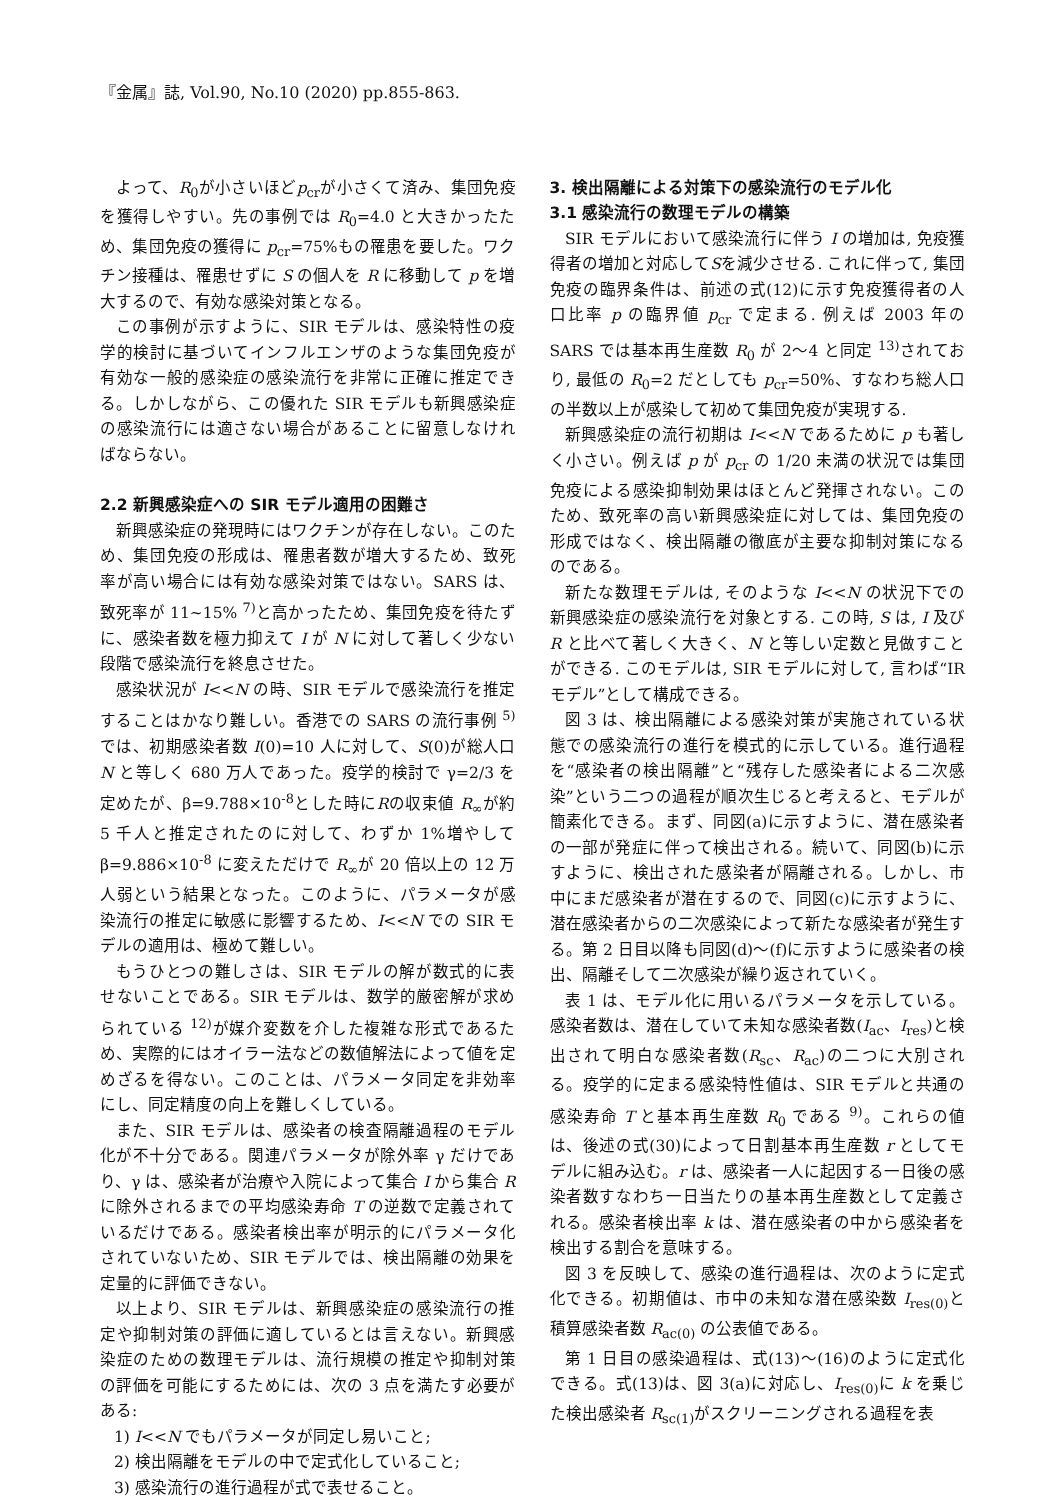『金属』誌, Vol.90, No.10 (2020) pp.855-863.
よって、R<sub>0</sub>が小さいほどp<sub>cr</sub>が小さくて済み、集団免疫を獲得しやすい。先の事例では R<sub>0</sub>=4.0 と大きかったため、集団免疫の獲得に p<sub>cr</sub>=75%もの罹患を要した。ワクチン接種は、罹患せずに S の個人を R に移動して p を増大するので、有効な感染対策となる。
この事例が示すように、SIR モデルは、感染特性の疫学的検討に基づいてインフルエンザのような集団免疫が有効な一般的感染症の感染流行を非常に正確に推定できる。しかしながら、この優れた SIR モデルも新興感染症の感染流行には適さない場合があることに留意しなければならない。
2.2 新興感染症への SIR モデル適用の困難さ
新興感染症の発現時にはワクチンが存在しない。このため、集団免疫の形成は、罹患者数が増大するため、致死率が高い場合には有効な感染対策ではない。SARS は、致死率が 11~15% <sup>7)</sup>と高かったため、集団免疫を待たずに、感染者数を極力抑えて I が N に対して著しく少ない段階で感染流行を終息させた。
感染状況が I<<N の時、SIR モデルで感染流行を推定することはかなり難しい。香港での SARS の流行事例 <sup>5)</sup>では、初期感染者数 I(0)=10 人に対して、S(0)が総人口 N と等しく 680 万人であった。疫学的検討で γ=2/3 を定めたが、β=9.788×10<sup>-8</sup>とした時にRの収束値 R<sub>∞</sub>が約 5 千人と推定されたのに対して、わずか 1%増やして β=9.886×10<sup>-8</sup> に変えただけで R<sub>∞</sub>が 20 倍以上の 12 万人弱という結果となった。このように、パラメータが感染流行の推定に敏感に影響するため、I<<N での SIR モデルの適用は、極めて難しい。
もうひとつの難しさは、SIR モデルの解が数式的に表せないことである。SIR モデルは、数学的厳密解が求められている <sup>12)</sup>が媒介変数を介した複雑な形式であるため、実際的にはオイラー法などの数値解法によって値を定めざるを得ない。このことは、パラメータ同定を非効率にし、同定精度の向上を難しくしている。
また、SIR モデルは、感染者の検査隔離過程のモデル化が不十分である。関連パラメータが除外率 γ だけであり、γ は、感染者が治療や入院によって集合 I から集合 R に除外されるまでの平均感染寿命 T の逆数で定義されているだけである。感染者検出率が明示的にパラメータ化されていないため、SIR モデルでは、検出隔離の効果を定量的に評価できない。
以上より、SIR モデルは、新興感染症の感染流行の推定や抑制対策の評価に適しているとは言えない。新興感染症のための数理モデルは、流行規模の推定や抑制対策の評価を可能にするためには、次の 3 点を満たす必要がある:
1) I<<N でもパラメータが同定し易いこと;
2) 検出隔離をモデルの中で定式化していること;
3) 感染流行の進行過程が式で表せること。
3. 検出隔離による対策下の感染流行のモデル化
3.1 感染流行の数理モデルの構築
SIR モデルにおいて感染流行に伴う I の増加は, 免疫獲得者の増加と対応してSを減少させる. これに伴って, 集団免疫の臨界条件は、前述の式(12)に示す免疫獲得者の人口比率 p の臨界値 p<sub>cr</sub> で定まる. 例えば 2003 年の SARS では基本再生産数 R<sub>0</sub> が 2～4 と同定 <sup>13)</sup>されており, 最低の R<sub>0</sub>=2 だとしても p<sub>cr</sub>=50%、すなわち総人口の半数以上が感染して初めて集団免疫が実現する.
新興感染症の流行初期は I<<N であるために p も著しく小さい。例えば p が p<sub>cr</sub> の 1/20 未満の状況では集団免疫による感染抑制効果はほとんど発揮されない。このため、致死率の高い新興感染症に対しては、集団免疫の形成ではなく、検出隔離の徹底が主要な抑制対策になるのである。
新たな数理モデルは, そのような I<<N の状況下での新興感染症の感染流行を対象とする. この時, S は, I 及び R と比べて著しく大きく、N と等しい定数と見做すことができる. このモデルは, SIR モデルに対して, 言わば“IR モデル”として構成できる。
図 3 は、検出隔離による感染対策が実施されている状態での感染流行の進行を模式的に示している。進行過程を“感染者の検出隔離”と“残存した感染者による二次感染”という二つの過程が順次生じると考えると、モデルが簡素化できる。まず、同図(a)に示すように、潜在感染者の一部が発症に伴って検出される。続いて、同図(b)に示すように、検出された感染者が隔離される。しかし、市中にまだ感染者が潜在するので、同図(c)に示すように、潜在感染者からの二次感染によって新たな感染者が発生する。第 2 日目以降も同図(d)～(f)に示すように感染者の検出、隔離そして二次感染が繰り返されていく。
表 1 は、モデル化に用いるパラメータを示している。感染者数は、潜在していて未知な感染者数(I<sub>ac</sub>、I<sub>res</sub>)と検出されて明白な感染者数(R<sub>sc</sub>、R<sub>ac</sub>)の二つに大別される。疫学的に定まる感染特性値は、SIR モデルと共通の感染寿命 T と基本再生産数 R<sub>0</sub> である <sup>9)</sup>。これらの値は、後述の式(30)によって日割基本再生産数 r としてモデルに組み込む。r は、感染者一人に起因する一日後の感染者数すなわち一日当たりの基本再生産数として定義される。感染者検出率 k は、潜在感染者の中から感染者を検出する割合を意味する。
図 3 を反映して、感染の進行過程は、次のように定式化できる。初期値は、市中の未知な潜在感染数 I<sub>res(0)</sub>と積算感染者数 R<sub>ac(0)</sub> の公表値である。
第 1 日目の感染過程は、式(13)～(16)のように定式化できる。式(13)は、図 3(a)に対応し、I<sub>res(0)</sub>に k を乗じた検出感染者 R<sub>sc(1)</sub>がスクリーニングされる過程を表